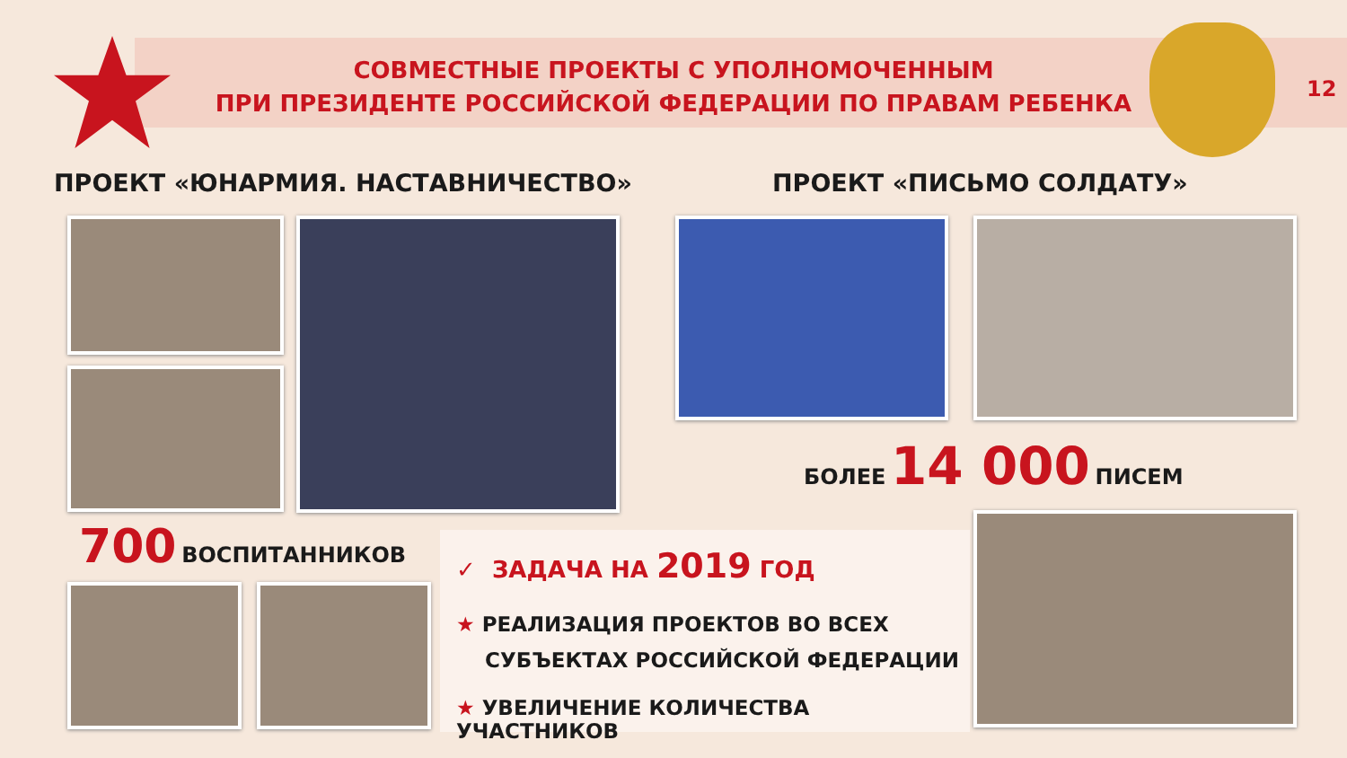СОВМЕСТНЫЕ ПРОЕКТЫ С УПОЛНОМОЧЕННЫМ
ПРИ ПРЕЗИДЕНТЕ РОССИЙСКОЙ ФЕДЕРАЦИИ ПО ПРАВАМ РЕБЕНКА
12
ПРОЕКТ «ЮНАРМИЯ. НАСТАВНИЧЕСТВО»
ПРОЕКТ «ПИСЬМО СОЛДАТУ»
БОЛЕЕ 14 000 ПИСЕМ
700 ВОСПИТАННИКОВ
✓ ЗАДАЧА НА 2019 ГОД
★ РЕАЛИЗАЦИЯ ПРОЕКТОВ ВО ВСЕХ
СУБЪЕКТАХ РОССИЙСКОЙ ФЕДЕРАЦИИ
★ УВЕЛИЧЕНИЕ КОЛИЧЕСТВА УЧАСТНИКОВ